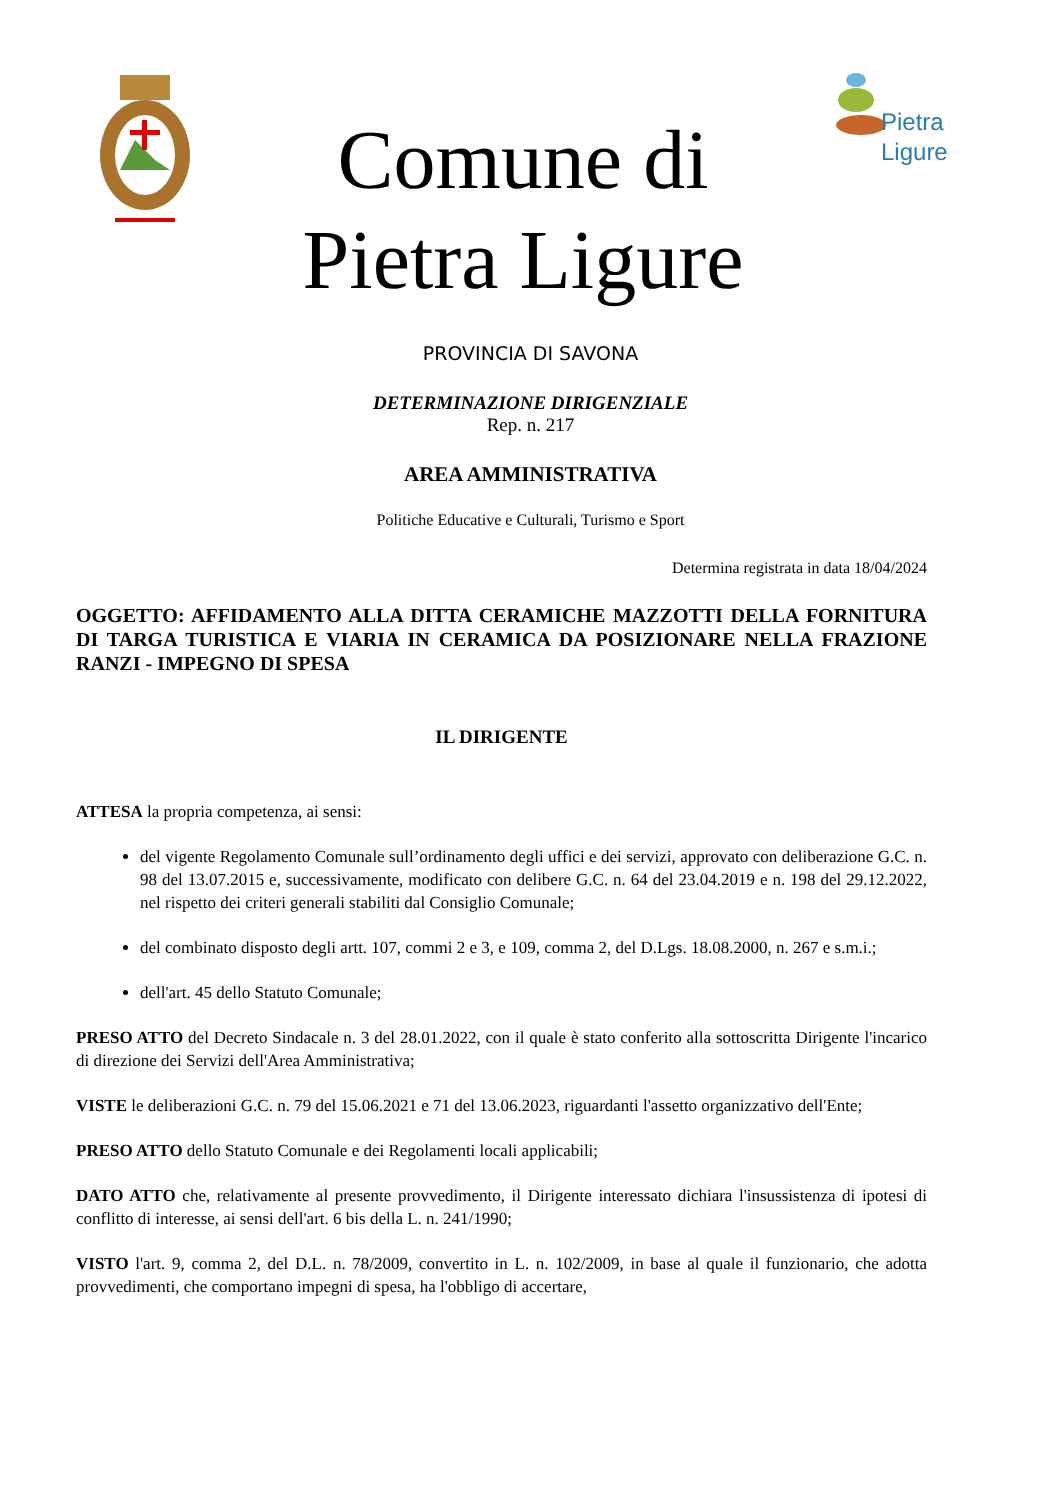Comune di
Pietra Ligure
Pietra
Ligure
PROVINCIA DI SAVONA
DETERMINAZIONE DIRIGENZIALE
Rep. n. 217
AREA AMMINISTRATIVA
Politiche Educative e Culturali, Turismo e Sport
Determina registrata in data 18/04/2024
OGGETTO: AFFIDAMENTO ALLA DITTA CERAMICHE MAZZOTTI DELLA FORNITURA DI TARGA TURISTICA E VIARIA IN CERAMICA DA POSIZIONARE NELLA FRAZIONE RANZI - IMPEGNO DI SPESA
IL DIRIGENTE
ATTESA la propria competenza, ai sensi:
del vigente Regolamento Comunale sull’ordinamento degli uffici e dei servizi, approvato con deliberazione G.C. n. 98 del 13.07.2015 e, successivamente, modificato con delibere G.C. n. 64 del 23.04.2019 e n. 198 del 29.12.2022, nel rispetto dei criteri generali stabiliti dal Consiglio Comunale;
del combinato disposto degli artt. 107, commi 2 e 3, e 109, comma 2, del D.Lgs. 18.08.2000, n. 267 e s.m.i.;
dell'art. 45 dello Statuto Comunale;
PRESO ATTO del Decreto Sindacale n. 3 del 28.01.2022, con il quale è stato conferito alla sottoscritta Dirigente l'incarico di direzione dei Servizi dell'Area Amministrativa;
VISTE le deliberazioni G.C. n. 79 del 15.06.2021 e 71 del 13.06.2023, riguardanti l'assetto organizzativo dell'Ente;
PRESO ATTO dello Statuto Comunale e dei Regolamenti locali applicabili;
DATO ATTO che, relativamente al presente provvedimento, il Dirigente interessato dichiara l'insussistenza di ipotesi di conflitto di interesse, ai sensi dell'art. 6 bis della L. n. 241/1990;
VISTO l'art. 9, comma 2, del D.L. n. 78/2009, convertito in L. n. 102/2009, in base al quale il funzionario, che adotta provvedimenti, che comportano impegni di spesa, ha l'obbligo di accertare,